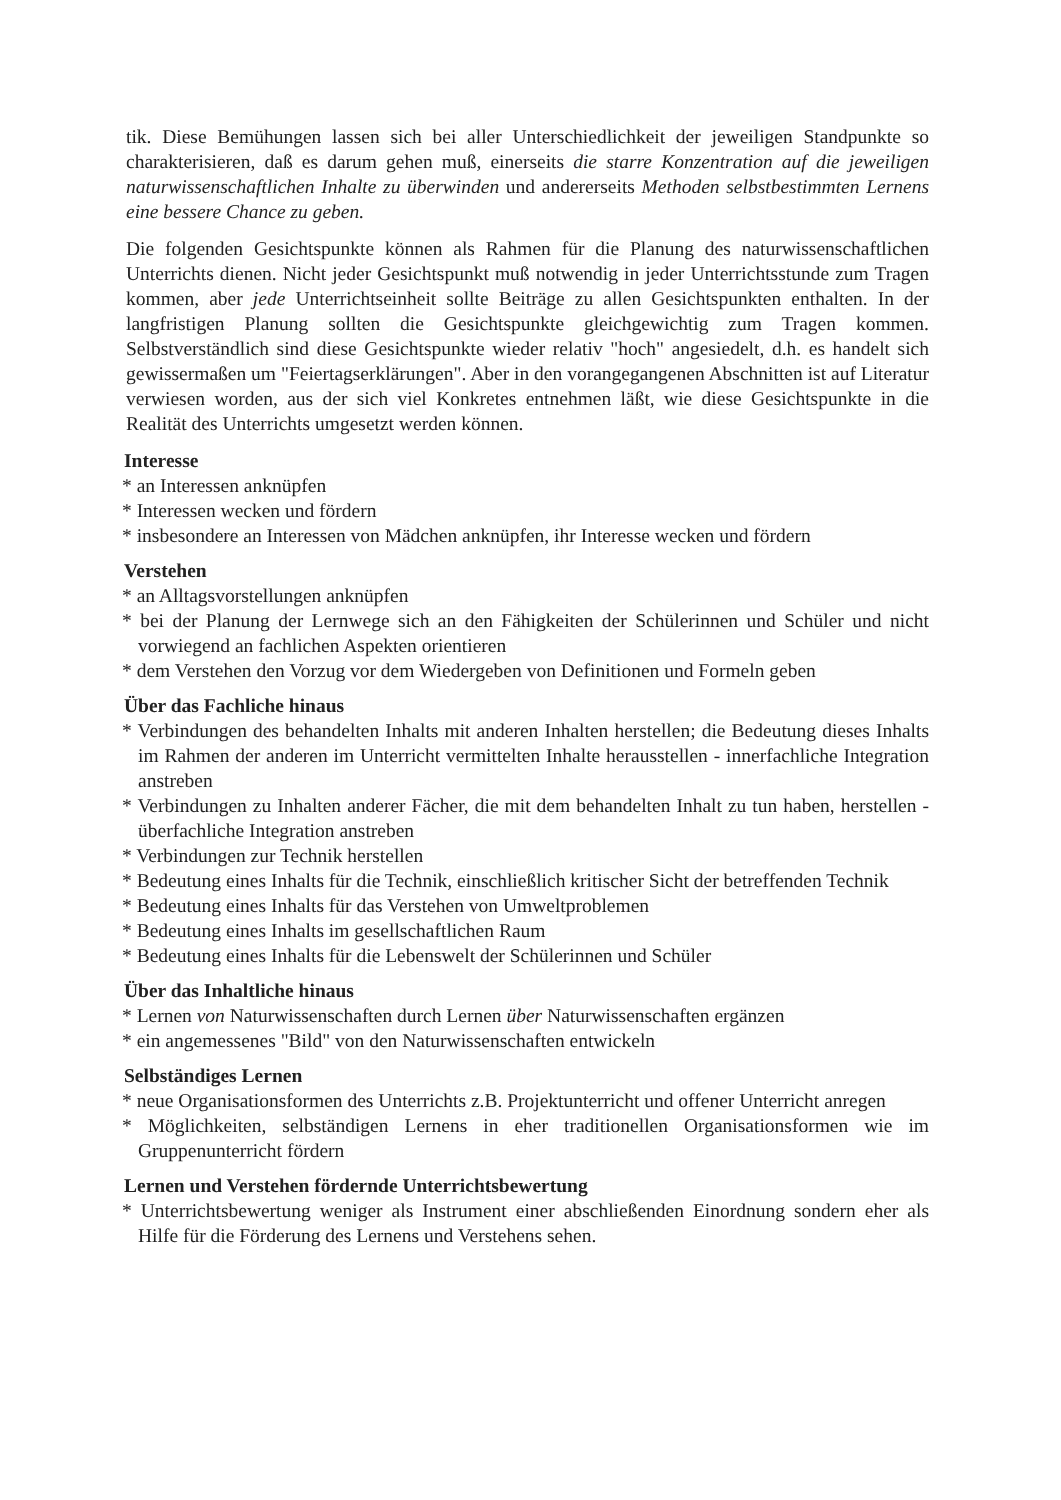tik. Diese Bemühungen lassen sich bei aller Unterschiedlichkeit der jeweiligen Standpunkte so charakterisieren, daß es darum gehen muß, einerseits die starre Konzentration auf die jeweiligen naturwissenschaftlichen Inhalte zu überwinden und andererseits Methoden selbstbestimmten Lernens eine bessere Chance zu geben.
Die folgenden Gesichtspunkte können als Rahmen für die Planung des naturwissenschaftlichen Unterrichts dienen. Nicht jeder Gesichtspunkt muß notwendig in jeder Unterrichtsstunde zum Tragen kommen, aber jede Unterrichtseinheit sollte Beiträge zu allen Gesichtspunkten enthalten. In der langfristigen Planung sollten die Gesichtspunkte gleichgewichtig zum Tragen kommen. Selbstverständlich sind diese Gesichtspunkte wieder relativ "hoch" angesiedelt, d.h. es handelt sich gewissermaßen um "Feiertagserklärungen". Aber in den vorangegangenen Abschnitten ist auf Literatur verwiesen worden, aus der sich viel Konkretes entnehmen läßt, wie diese Gesichtspunkte in die Realität des Unterrichts umgesetzt werden können.
Interesse
* an Interessen anknüpfen
* Interessen wecken und fördern
* insbesondere an Interessen von Mädchen anknüpfen, ihr Interesse wecken und fördern
Verstehen
* an Alltagsvorstellungen anknüpfen
* bei der Planung der Lernwege sich an den Fähigkeiten der Schülerinnen und Schüler und nicht vorwiegend an fachlichen Aspekten orientieren
* dem Verstehen den Vorzug vor dem Wiedergeben von Definitionen und Formeln geben
Über das Fachliche hinaus
* Verbindungen des behandelten Inhalts mit anderen Inhalten herstellen; die Bedeutung dieses Inhalts im Rahmen der anderen im Unterricht vermittelten Inhalte herausstellen - innerfachliche Integration anstreben
* Verbindungen zu Inhalten anderer Fächer, die mit dem behandelten Inhalt zu tun haben, herstellen - überfachliche Integration anstreben
* Verbindungen zur Technik herstellen
* Bedeutung eines Inhalts für die Technik, einschließlich kritischer Sicht der betreffenden Technik
* Bedeutung eines Inhalts für das Verstehen von Umweltproblemen
* Bedeutung eines Inhalts im gesellschaftlichen Raum
* Bedeutung eines Inhalts für die Lebenswelt der Schülerinnen und Schüler
Über das Inhaltliche hinaus
* Lernen von Naturwissenschaften durch Lernen über Naturwissenschaften ergänzen
* ein angemessenes "Bild" von den Naturwissenschaften entwickeln
Selbständiges Lernen
* neue Organisationsformen des Unterrichts z.B. Projektunterricht und offener Unterricht anregen
* Möglichkeiten, selbständigen Lernens in eher traditionellen Organisationsformen wie im Gruppenunterricht fördern
Lernen und Verstehen fördernde Unterrichtsbewertung
* Unterrichtsbewertung weniger als Instrument einer abschließenden Einordnung sondern eher als Hilfe für die Förderung des Lernens und Verstehens sehen.